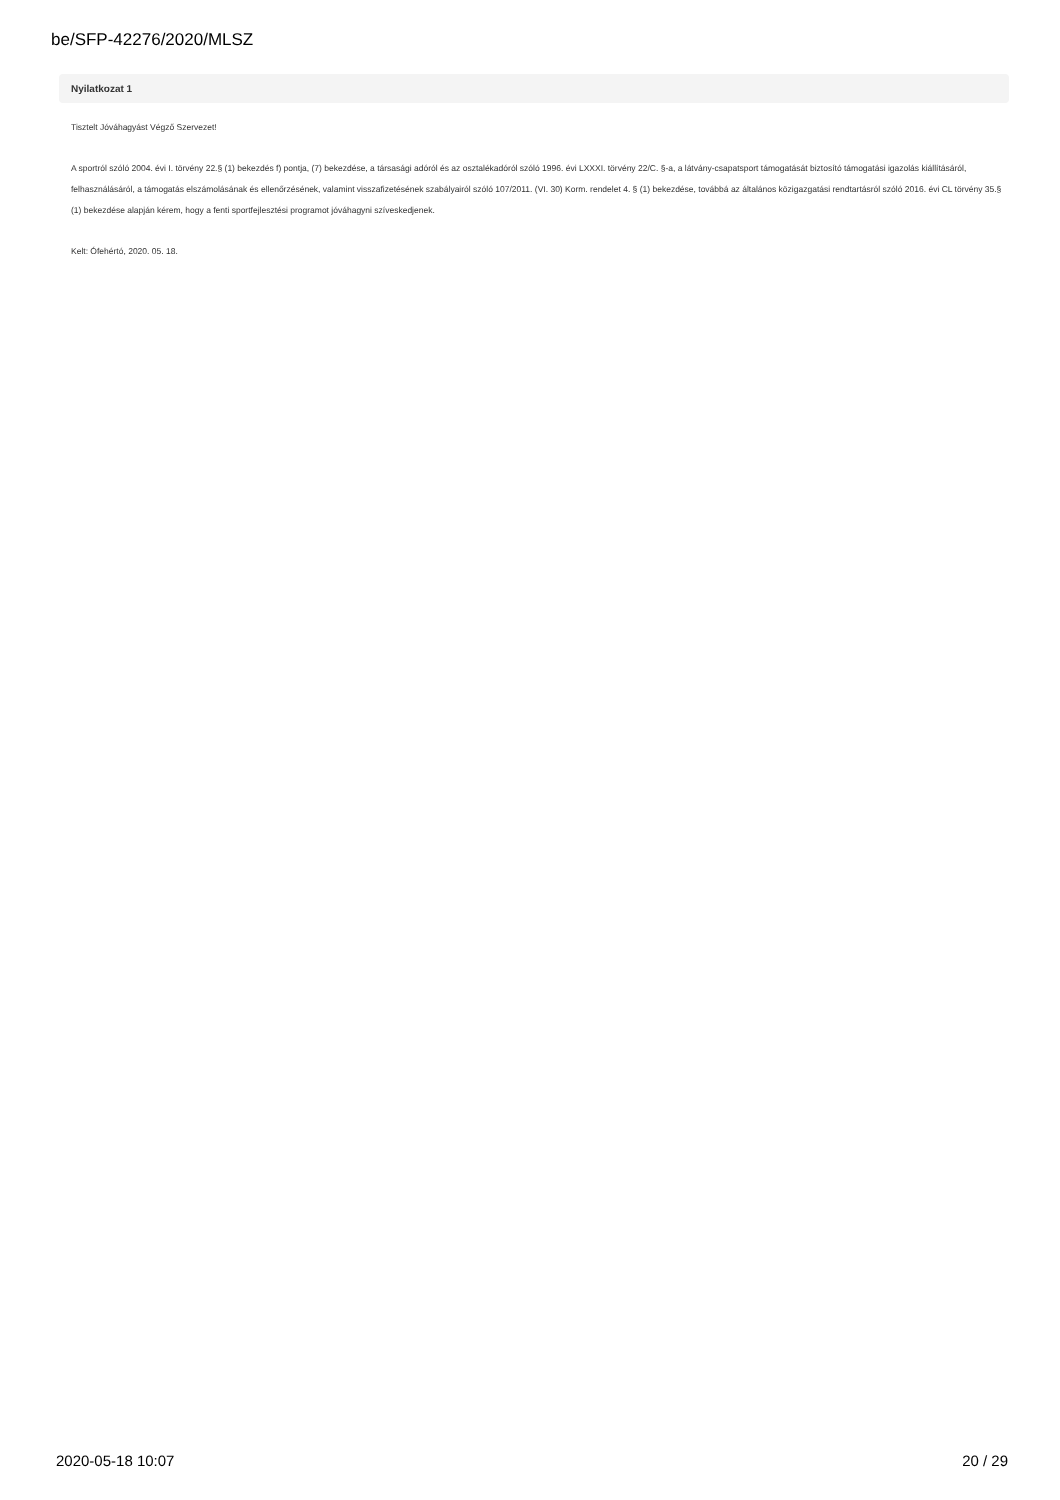be/SFP-42276/2020/MLSZ
Nyilatkozat 1
Tisztelt Jóváhagyást Végző Szervezet!
A sportról szóló 2004. évi I. törvény 22.§ (1) bekezdés f) pontja, (7) bekezdése, a társasági adóról és az osztalékadóról szóló 1996. évi LXXXI. törvény 22/C. §-a, a látvány-csapatsport támogatását biztosító támogatási igazolás kiállításáról, felhasználásáról, a támogatás elszámolásának és ellenőrzésének, valamint visszafizetésének szabályairól szóló 107/2011. (VI. 30) Korm. rendelet 4. § (1) bekezdése, továbbá az általános közigazgatási rendtartásról szóló 2016. évi CL törvény 35.§ (1) bekezdése alapján kérem, hogy a fenti sportfejlesztési programot jóváhagyni szíveskedjenek.
Kelt: Ófehértó, 2020. 05. 18.
2020-05-18 10:07 20 / 29